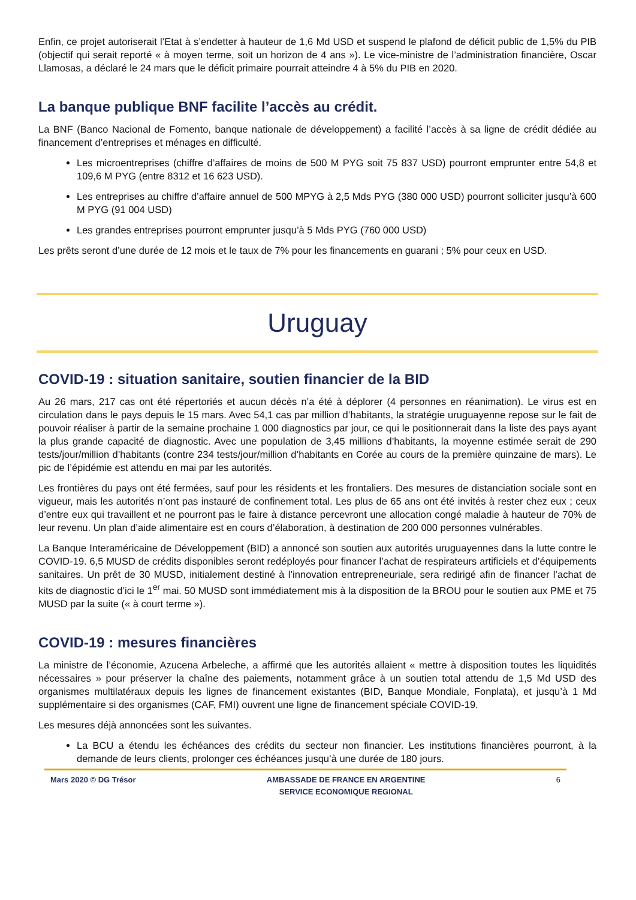Enfin, ce projet autoriserait l’Etat à s’endetter à hauteur de 1,6 Md USD et suspend le plafond de déficit public de 1,5% du PIB (objectif qui serait reporté « à moyen terme, soit un horizon de 4 ans »). Le vice-ministre de l’administration financière, Oscar Llamosas, a déclaré le 24 mars que le déficit primaire pourrait atteindre 4 à 5% du PIB en 2020.
La banque publique BNF facilite l’accès au crédit.
La BNF (Banco Nacional de Fomento, banque nationale de développement) a facilité l’accès à sa ligne de crédit dédiée au financement d’entreprises et ménages en difficulté.
Les microentreprises (chiffre d’affaires de moins de 500 M PYG soit 75 837 USD) pourront emprunter entre 54,8 et 109,6 M PYG (entre 8312 et 16 623 USD).
Les entreprises au chiffre d’affaire annuel de 500 MPYG à 2,5 Mds PYG (380 000 USD) pourront solliciter jusqu’à 600 M PYG (91 004 USD)
Les grandes entreprises pourront emprunter jusqu’à 5 Mds PYG (760 000 USD)
Les prêts seront d’une durée de 12 mois et le taux de 7% pour les financements en guarani ; 5% pour ceux en USD.
Uruguay
COVID-19 : situation sanitaire, soutien financier de la BID
Au 26 mars, 217 cas ont été répertoriés et aucun décès n’a été à déplorer (4 personnes en réanimation). Le virus est en circulation dans le pays depuis le 15 mars. Avec 54,1 cas par million d’habitants, la stratégie uruguayenne repose sur le fait de pouvoir réaliser à partir de la semaine prochaine 1 000 diagnostics par jour, ce qui le positionnerait dans la liste des pays ayant la plus grande capacité de diagnostic. Avec une population de 3,45 millions d’habitants, la moyenne estimée serait de 290 tests/jour/million d’habitants (contre 234 tests/jour/million d’habitants en Corée au cours de la première quinzaine de mars). Le pic de l’épidémie est attendu en mai par les autorités.
Les frontières du pays ont été fermées, sauf pour les résidents et les frontaliers. Des mesures de distanciation sociale sont en vigueur, mais les autorités n’ont pas instauré de confinement total. Les plus de 65 ans ont été invités à rester chez eux ; ceux d’entre eux qui travaillent et ne pourront pas le faire à distance percevront une allocation congé maladie à hauteur de 70% de leur revenu. Un plan d’aide alimentaire est en cours d’élaboration, à destination de 200 000 personnes vulnérables.
La Banque Interaméricaine de Développement (BID) a annoncé son soutien aux autorités uruguayennes dans la lutte contre le COVID-19. 6,5 MUSD de crédits disponibles seront redéployés pour financer l’achat de respirateurs artificiels et d’équipements sanitaires. Un prêt de 30 MUSD, initialement destiné à l’innovation entrepreneuriale, sera redirigé afin de financer l’achat de kits de diagnostic d’ici le 1<sup>er</sup> mai. 50 MUSD sont immédiatement mis à la disposition de la BROU pour le soutien aux PME et 75 MUSD par la suite (« à court terme »).
COVID-19 : mesures financières
La ministre de l’économie, Azucena Arbeleche, a affirmé que les autorités allaient « mettre à disposition toutes les liquidités nécessaires » pour préserver la chaîne des paiements, notamment grâce à un soutien total attendu de 1,5 Md USD des organismes multilatéraux depuis les lignes de financement existantes (BID, Banque Mondiale, Fonplata), et jusqu’à 1 Md supplémentaire si des organismes (CAF, FMI) ouvrent une ligne de financement spéciale COVID-19.
Les mesures déjà annoncées sont les suivantes.
La BCU a étendu les échéances des crédits du secteur non financier. Les institutions financières pourront, à la demande de leurs clients, prolonger ces échéances jusqu’à une durée de 180 jours.
Mars 2020 © DG Trésor AMBASSADE DE FRANCE EN ARGENTINE
SERVICE ECONOMIQUE REGIONAL
6